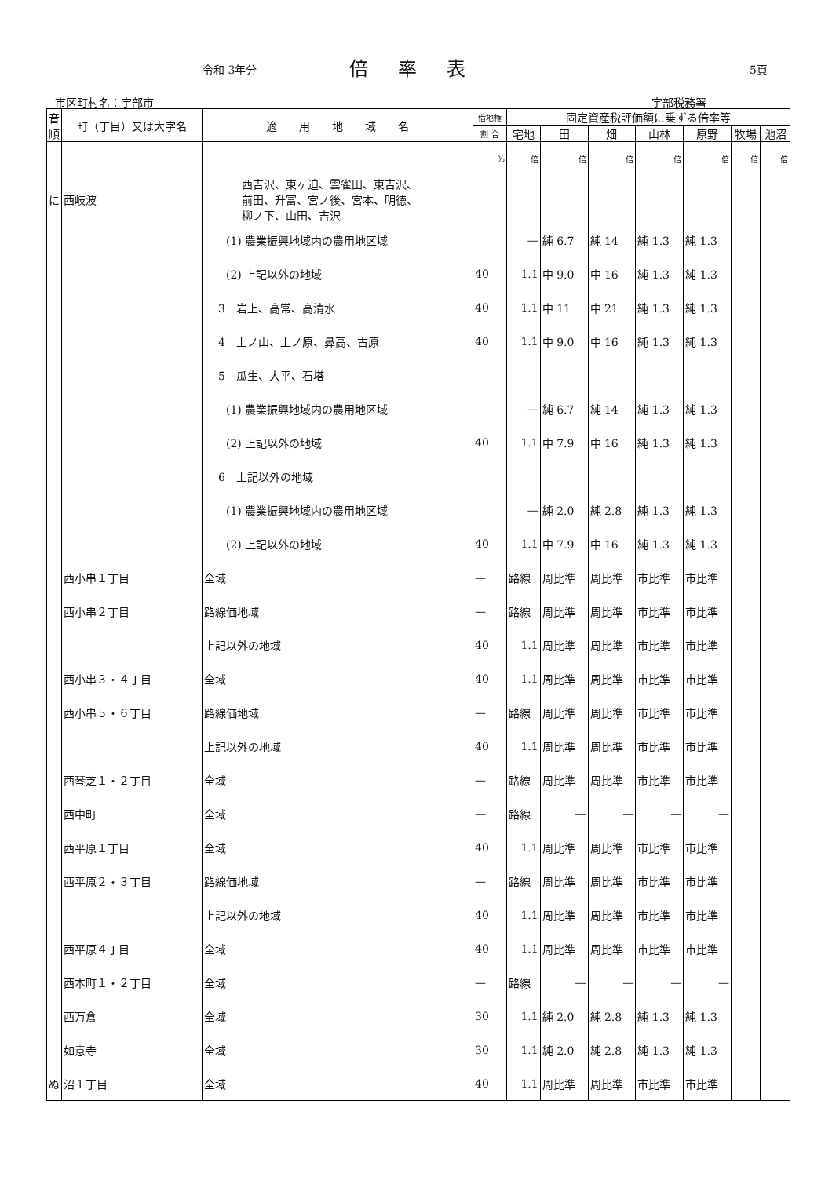令和 3年分 倍率表 5頁
市区町村名：宇部市 宇部税務署
| 音順 | 町（丁目）又は大字名 | 適 用 地 域 名 | 借地権 | 固定資産税評価額に乗ずる倍率等 | | | | | | |
| --- | --- | --- | --- | --- | --- | --- | --- | --- | --- | --- |
| | | | 割 合 | 宅地 | 田 | 畑 | 山林 | 原野 | 牧場 | 池沼 |
| | | | % | 倍 | 倍 | 倍 | 倍 | 倍 | 倍 | 倍 |
| に | 西岐波 | 西吉沢、東ヶ迫、雲雀田、東吉沢、 前田、升富、宮ノ後、宮本、明徳、 柳ノ下、山田、吉沢 | | | | | | | | |
| | | (1) 農業振興地域内の農用地区域 | | — | 純 6.7 | 純 14 | 純 1.3 | 純 1.3 | | |
| | | (2) 上記以外の地域 | 40 | 1.1 | 中 9.0 | 中 16 | 純 1.3 | 純 1.3 | | |
| | | 3 岩上、高常、高清水 | 40 | 1.1 | 中 11 | 中 21 | 純 1.3 | 純 1.3 | | |
| | | 4 上ノ山、上ノ原、鼻高、古原 | 40 | 1.1 | 中 9.0 | 中 16 | 純 1.3 | 純 1.3 | | |
| | | 5 瓜生、大平、石塔 | | | | | | | | |
| | | (1) 農業振興地域内の農用地区域 | | — | 純 6.7 | 純 14 | 純 1.3 | 純 1.3 | | |
| | | (2) 上記以外の地域 | 40 | 1.1 | 中 7.9 | 中 16 | 純 1.3 | 純 1.3 | | |
| | | 6 上記以外の地域 | | | | | | | | |
| | | (1) 農業振興地域内の農用地区域 | | — | 純 2.0 | 純 2.8 | 純 1.3 | 純 1.3 | | |
| | | (2) 上記以外の地域 | 40 | 1.1 | 中 7.9 | 中 16 | 純 1.3 | 純 1.3 | | |
| | 西小串１丁目 | 全域 | — | 路線 | 周比準 | 周比準 | 市比準 | 市比準 | | |
| | 西小串２丁目 | 路線価地域 | — | 路線 | 周比準 | 周比準 | 市比準 | 市比準 | | |
| | | 上記以外の地域 | 40 | 1.1 | 周比準 | 周比準 | 市比準 | 市比準 | | |
| | 西小串３・４丁目 | 全域 | 40 | 1.1 | 周比準 | 周比準 | 市比準 | 市比準 | | |
| | 西小串５・６丁目 | 路線価地域 | — | 路線 | 周比準 | 周比準 | 市比準 | 市比準 | | |
| | | 上記以外の地域 | 40 | 1.1 | 周比準 | 周比準 | 市比準 | 市比準 | | |
| | 西琴芝１・２丁目 | 全域 | — | 路線 | 周比準 | 周比準 | 市比準 | 市比準 | | |
| | 西中町 | 全域 | — | 路線 | — | — | — | — | | |
| | 西平原１丁目 | 全域 | 40 | 1.1 | 周比準 | 周比準 | 市比準 | 市比準 | | |
| | 西平原２・３丁目 | 路線価地域 | — | 路線 | 周比準 | 周比準 | 市比準 | 市比準 | | |
| | | 上記以外の地域 | 40 | 1.1 | 周比準 | 周比準 | 市比準 | 市比準 | | |
| | 西平原４丁目 | 全域 | 40 | 1.1 | 周比準 | 周比準 | 市比準 | 市比準 | | |
| | 西本町１・２丁目 | 全域 | — | 路線 | — | — | — | — | | |
| | 西万倉 | 全域 | 30 | 1.1 | 純 2.0 | 純 2.8 | 純 1.3 | 純 1.3 | | |
| | 如意寺 | 全域 | 30 | 1.1 | 純 2.0 | 純 2.8 | 純 1.3 | 純 1.3 | | |
| ぬ | 沼１丁目 | 全域 | 40 | 1.1 | 周比準 | 周比準 | 市比準 | 市比準 | | |